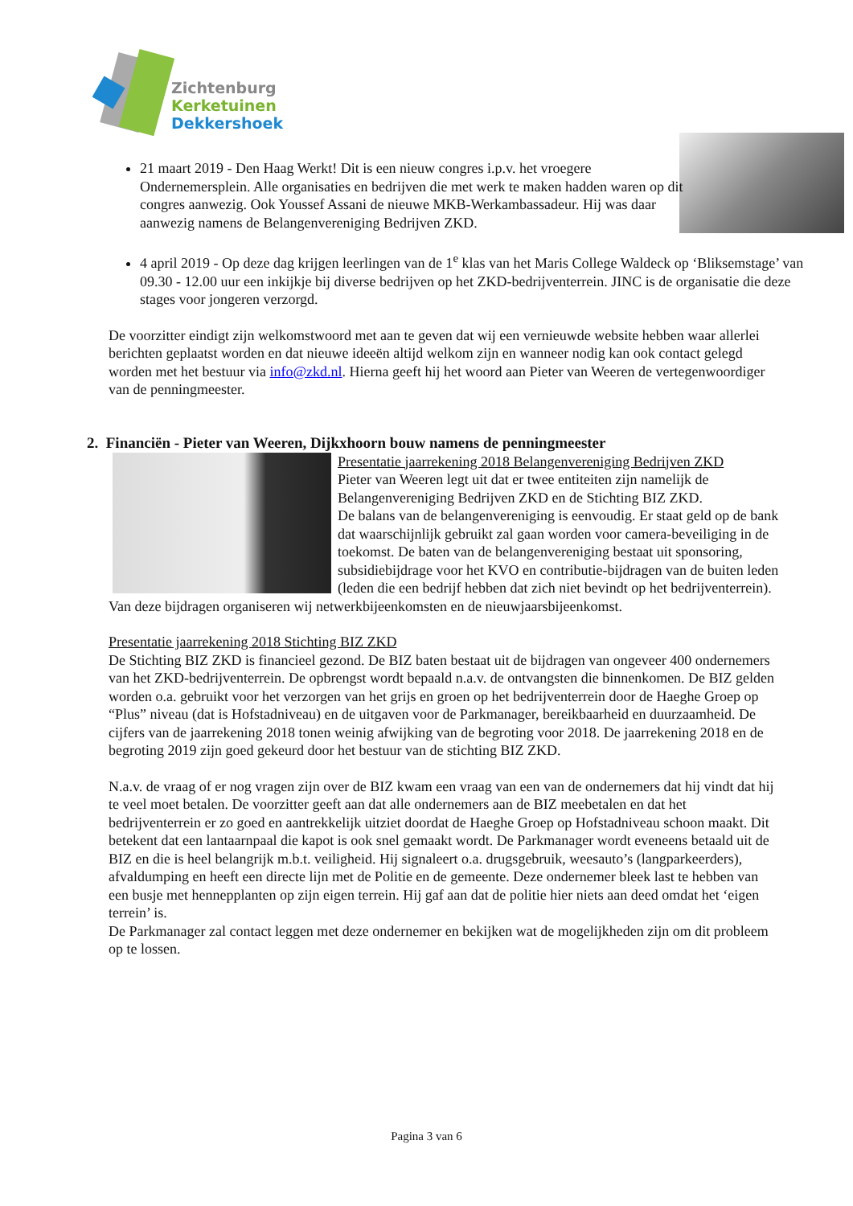Zichtenburg
Kerketuinen
Dekkershoek
21 maart 2019 - Den Haag Werkt! Dit is een nieuw congres i.p.v. het vroegere Ondernemersplein. Alle organisaties en bedrijven die met werk te maken hadden waren op dit congres aanwezig. Ook Youssef Assani de nieuwe MKB-Werkambassadeur. Hij was daar aanwezig namens de Belangenvereniging Bedrijven ZKD.
4 april 2019 - Op deze dag krijgen leerlingen van de 1<sup>e</sup> klas van het Maris College Waldeck op ‘Bliksemstage’ van 09.30 - 12.00 uur een inkijkje bij diverse bedrijven op het ZKD-bedrijventerrein. JINC is de organisatie die deze stages voor jongeren verzorgd.
De voorzitter eindigt zijn welkomstwoord met aan te geven dat wij een vernieuwde website hebben waar allerlei berichten geplaatst worden en dat nieuwe ideeën altijd welkom zijn en wanneer nodig kan ook contact gelegd worden met het bestuur via info@zkd.nl. Hierna geeft hij het woord aan Pieter van Weeren de vertegenwoordiger van de penningmeester.
2. Financiën - Pieter van Weeren, Dijkxhoorn bouw namens de penningmeester
Presentatie jaarrekening 2018 Belangenvereniging Bedrijven ZKD
Pieter van Weeren legt uit dat er twee entiteiten zijn namelijk de Belangenvereniging Bedrijven ZKD en de Stichting BIZ ZKD.
De balans van de belangenvereniging is eenvoudig. Er staat geld op de bank dat waarschijnlijk gebruikt zal gaan worden voor camera-beveiliging in de toekomst. De baten van de belangenvereniging bestaat uit sponsoring, subsidiebijdrage voor het KVO en contributie-bijdragen van de buiten leden (leden die een bedrijf hebben dat zich niet bevindt op het bedrijventerrein). Van deze bijdragen organiseren wij netwerkbijeenkomsten en de nieuwjaarsbijeenkomst.
Presentatie jaarrekening 2018 Stichting BIZ ZKD
De Stichting BIZ ZKD is financieel gezond. De BIZ baten bestaat uit de bijdragen van ongeveer 400 ondernemers van het ZKD-bedrijventerrein. De opbrengst wordt bepaald n.a.v. de ontvangsten die binnenkomen. De BIZ gelden worden o.a. gebruikt voor het verzorgen van het grijs en groen op het bedrijventerrein door de Haeghe Groep op “Plus” niveau (dat is Hofstadniveau) en de uitgaven voor de Parkmanager, bereikbaarheid en duurzaamheid. De cijfers van de jaarrekening 2018 tonen weinig afwijking van de begroting voor 2018. De jaarrekening 2018 en de begroting 2019 zijn goed gekeurd door het bestuur van de stichting BIZ ZKD.
N.a.v. de vraag of er nog vragen zijn over de BIZ kwam een vraag van een van de ondernemers dat hij vindt dat hij te veel moet betalen. De voorzitter geeft aan dat alle ondernemers aan de BIZ meebetalen en dat het bedrijventerrein er zo goed en aantrekkelijk uitziet doordat de Haeghe Groep op Hofstadniveau schoon maakt. Dit betekent dat een lantaarnpaal die kapot is ook snel gemaakt wordt. De Parkmanager wordt eveneens betaald uit de BIZ en die is heel belangrijk m.b.t. veiligheid. Hij signaleert o.a. drugsgebruik, weesauto’s (langparkeerders), afvaldumping en heeft een directe lijn met de Politie en de gemeente. Deze ondernemer bleek last te hebben van een busje met hennepplanten op zijn eigen terrein. Hij gaf aan dat de politie hier niets aan deed omdat het ‘eigen terrein’ is.
De Parkmanager zal contact leggen met deze ondernemer en bekijken wat de mogelijkheden zijn om dit probleem op te lossen.
Pagina 3 van 6